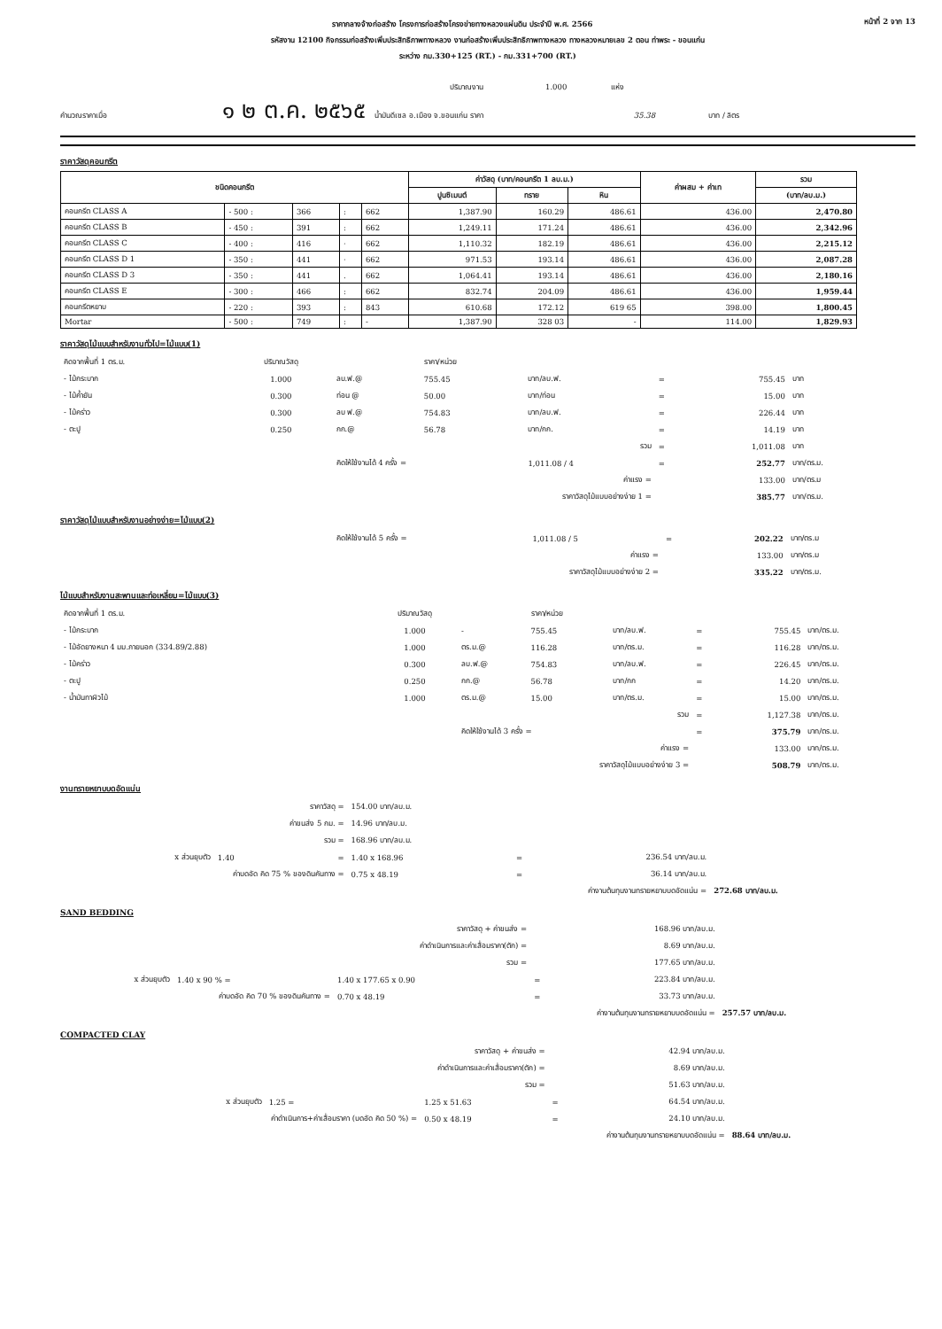ราคากลางจ้างก่อสร้าง โครงการก่อสร้างโครงข่ายทางหลวงแผ่นดิน ประจำปี พ.ศ. 2566 หน้าที่ 2 จาก 13
รหัสงาน 12100 กิจกรรมก่อสร้างเพิ่มประสิทธิภาพทางหลวง งานก่อสร้างเพิ่มประสิทธิภาพทางหลวง ทางหลวงหมายเลข 2 ตอน ท่าพระ - ขอนแก่น
ระหว่าง กม.330+125 (RT.) - กม.331+700 (RT.)
ปริมาณงาน 1.000 แห่ง
คำนวณราคาเมื่อ ๑ ๒ ต.ค. ๒๕๖๕ น้ำมันดีเซล อ.เมือง จ.ขอนแก่น ราคา 35.38 บาท / ลิตร
ราคาวัสดุคอนกรีต
| ชนิดคอนกรีต | | | | | ค่าวัสดุ (บาท/คอนกรีต 1 ลบ.ม.) | | | ค่าผสม + ค่าเท | รวม |
| --- | --- | --- | --- | --- | --- | --- | --- | --- | --- |
| | | | | | ปูนซิเมนต์ | ทราย | หิน | | (บาท/ลบ.ม.) |
| คอนกรีต CLASS A | - 500 : | 366 | : | 662 | 1,387.90 | 160.29 | 486.61 | 436.00 | 2,470.80 |
| คอนกรีต CLASS B | - 450 : | 391 | : | 662 | 1,249.11 | 171.24 | 486.61 | 436.00 | 2,342.96 |
| คอนกรีต CLASS C | - 400 : | 416 | · | 662 | 1,110.32 | 182.19 | 486.61 | 436.00 | 2,215.12 |
| คอนกรีต CLASS D 1 | - 350 : | 441 | · | 662 | 971.53 | 193.14 | 486.61 | 436.00 | 2,087.28 |
| คอนกรีต CLASS D 3 | - 350 : | 441 | . | 662 | 1,064.41 | 193.14 | 486.61 | 436.00 | 2,180.16 |
| คอนกรีต CLASS E | - 300 : | 466 | : | 662 | 832.74 | 204.09 | 486.61 | 436.00 | 1,959.44 |
| คอนกรีตหยาบ | - 220 : | 393 | : | 843 | 610.68 | 172.12 | 619 65 | 398.00 | 1,800.45 |
| Mortar | - 500 : | 749 | : | - | 1,387.90 | 328 03 | - | 114.00 | 1,829.93 |
ราคาวัสดุไม้แบบสำหรับงานทั่วไป=ไม้แบบ(1)
| คิดจากพื้นที่ 1 ตร.ม. | ปริมาณวัสดุ | | ราคา/หน่วย | | | | |
| - ไม้กระบาก | 1.000 | ลบ.ฟ.@ | 755.45 | บาท/ลบ.ฟ. | = | 755.45 | บาท |
| - ไม้ค้ำยัน | 0.300 | ท่อน @ | 50.00 | บาท/ท่อน | = | 15.00 | บาท |
| - ไม้คร่าว | 0.300 | ลบ ฟ.@ | 754.83 | บาท/ลบ.ฟ. | = | 226.44 | บาท |
| - ตะปู | 0.250 | กก.@ | 56.78 | บาท/กก. | = | 14.19 | บาท |
| รวม | | | | | = | 1,011.08 | บาท |
| | | คิดให้ใช้งานได้ 4 ครั้ง = | | 1,011.08 / 4 | = | 252.77 | บาท/ตร.ม. |
| ค่าแรง = | | | | | | 133.00 | บาท/ตร.ม |
| ราคาวัสดุไม้แบบอย่างง่าย 1 = | | | | | | 385.77 | บาท/ตร.ม. |
ราคาวัสดุไม้แบบสำหรับงานอย่างง่าย=ไม้แบบ(2)
| | คิดให้ใช้งานได้ 5 ครั้ง = | 1,011.08 / 5 | = | 202.22 | บาท/ตร.ม |
| ค่าแรง = | | | | 133.00 | บาท/ตร.ม |
| ราคาวัสดุไม้แบบอย่างง่าย 2 = | | | | 335.22 | บาท/ตร.ม. |
ไม้แบบสำหรับงานสะพานและท่อเหลี่ยม=ไม้แบบ(3)
| คิดจากพื้นที่ 1 ตร.ม. | ปริมาณวัสดุ | | ราคา/หน่วย | | | | |
| - ไม้กระบาก | 1.000 | - | 755.45 | บาท/ลบ.ฟ. | = | 755.45 | บาท/ตร.ม. |
| - ไม้อัดยางหนา 4 มม.ภายนอก (334.89/2.88) | 1.000 | ตร.ม.@ | 116.28 | บาท/ตร.ม. | = | 116.28 | บาท/ตร.ม. |
| - ไม้คร่าว | 0.300 | ลบ.ฟ.@ | 754.83 | บาท/ลบ.ฟ. | = | 226.45 | บาท/ตร.ม. |
| - ตะปู | 0.250 | กก.@ | 56.78 | บาท/กก | = | 14.20 | บาท/ตร.ม. |
| - น้ำมันทาผิวไม้ | 1.000 | ตร.ม.@ | 15.00 | บาท/ตร.ม. | = | 15.00 | บาท/ตร.ม. |
| รวม | | | | | = | 1,127.38 | บาท/ตร.ม. |
| | | คิดให้ใช้งานได้ 3 ครั้ง = | | | = | 375.79 | บาท/ตร.ม. |
| ค่าแรง = | | | | | | 133.00 | บาท/ตร.ม. |
| ราคาวัสดุไม้แบบอย่างง่าย 3 = | | | | | | 508.79 | บาท/ตร.ม. |
งานทรายหยาบบดอัดแน่น
| ราคาวัสดุ = | | | 154.00 บาท/ลบ.ม. | | | |
| ค่าขนส่ง 5 กม. = | | | 14.96 บาท/ลบ.ม. | | | |
| รวม = | | | 168.96 บาท/ลบ.ม. | | | |
| x ส่วนยุบตัว | 1.40 | = | 1.40 x 168.96 | = | 236.54 บาท/ลบ.ม. | |
| ค่าบดอัด คิด 75 % ของดินคันทาง = | | | 0.75 x 48.19 | = | 36.14 บาท/ลบ.ม. | |
| ค่างานต้นทุนงานทรายหยาบบดอัดแน่น = | | | | | | 272.68 บาท/ลบ.ม. |
SAND BEDDING
| ราคาวัสดุ + ค่าขนส่ง = | | | | 168.96 บาท/ลบ.ม. | |
| ค่าดำเนินการและค่าเสื่อมราคา(ตัก) = | | | | 8.69 บาท/ลบ.ม. | |
| รวม = | | | | 177.65 บาท/ลบ.ม. | |
| x ส่วนยุบตัว | 1.40 x 90 % = | 1.40 x 177.65 x 0.90 | = | 223.84 บาท/ลบ.ม. | |
| ค่าบดอัด คิด 70 % ของดินคันทาง = | | 0.70 x 48.19 | = | 33.73 บาท/ลบ.ม. | |
| ค่างานต้นทุนงานทรายหยาบบดอัดแน่น = | | | | | 257.57 บาท/ลบ.ม. |
COMPACTED CLAY
| ราคาวัสดุ + ค่าขนส่ง = | | | | 42.94 บาท/ลบ.ม. | |
| ค่าดำเนินการและค่าเสื่อมราคา(ตัก) = | | | | 8.69 บาท/ลบ.ม. | |
| รวม = | | | | 51.63 บาท/ลบ.ม. | |
| x ส่วนยุบตัว | 1.25 = | 1.25 x 51.63 | = | 64.54 บาท/ลบ.ม. | |
| ค่าดำเนินการ+ค่าเสื่อมราคา (บดอัด คิด 50 %) = | | 0.50 x 48.19 | = | 24.10 บาท/ลบ.ม. | |
| ค่างานต้นทุนงานทรายหยาบบดอัดแน่น = | | | | | 88.64 บาท/ลบ.ม. |